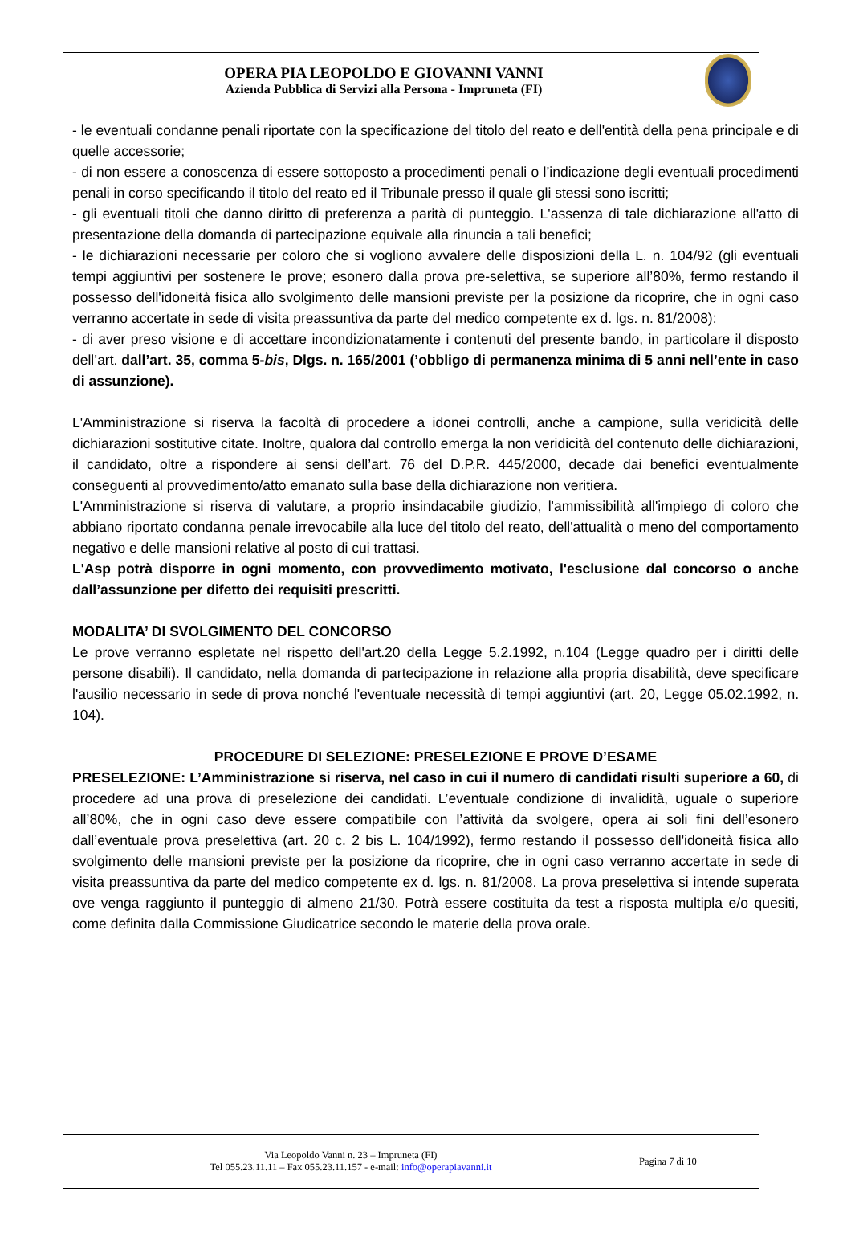OPERA PIA LEOPOLDO E GIOVANNI VANNI
Azienda Pubblica di Servizi alla Persona - Impruneta (FI)
- le eventuali condanne penali riportate con la specificazione del titolo del reato e dell'entità della pena principale e di quelle accessorie;
- di non essere a conoscenza di essere sottoposto a procedimenti penali o l’indicazione degli eventuali procedimenti penali in corso specificando il titolo del reato ed il Tribunale presso il quale gli stessi sono iscritti;
- gli eventuali titoli che danno diritto di preferenza a parità di punteggio. L'assenza di tale dichiarazione all'atto di presentazione della domanda di partecipazione equivale alla rinuncia a tali benefici;
- le dichiarazioni necessarie per coloro che si vogliono avvalere delle disposizioni della L. n. 104/92 (gli eventuali tempi aggiuntivi per sostenere le prove; esonero dalla prova pre-selettiva, se superiore all’80%, fermo restando il possesso dell'idoneità fisica allo svolgimento delle mansioni previste per la posizione da ricoprire, che in ogni caso verranno accertate in sede di visita preassuntiva da parte del medico competente ex d. lgs. n. 81/2008):
- di aver preso visione e di accettare incondizionatamente i contenuti del presente bando, in particolare il disposto dell’art. dall’art. 35, comma 5-bis, Dlgs. n. 165/2001 (’obbligo di permanenza minima di 5 anni nell’ente in caso di assunzione).
L'Amministrazione si riserva la facoltà di procedere a idonei controlli, anche a campione, sulla veridicità delle dichiarazioni sostitutive citate. Inoltre, qualora dal controllo emerga la non veridicità del contenuto delle dichiarazioni, il candidato, oltre a rispondere ai sensi dell’art. 76 del D.P.R. 445/2000, decade dai benefici eventualmente conseguenti al provvedimento/atto emanato sulla base della dichiarazione non veritiera.
L'Amministrazione si riserva di valutare, a proprio insindacabile giudizio, l'ammissibilità all'impiego di coloro che abbiano riportato condanna penale irrevocabile alla luce del titolo del reato, dell'attualità o meno del comportamento negativo e delle mansioni relative al posto di cui trattasi.
L'Asp potrà disporre in ogni momento, con provvedimento motivato, l'esclusione dal concorso o anche dall’assunzione per difetto dei requisiti prescritti.
MODALITA’ DI SVOLGIMENTO DEL CONCORSO
Le prove verranno espletate nel rispetto dell'art.20 della Legge 5.2.1992, n.104 (Legge quadro per i diritti delle persone disabili). Il candidato, nella domanda di partecipazione in relazione alla propria disabilità, deve specificare l'ausilio necessario in sede di prova nonché l'eventuale necessità di tempi aggiuntivi (art. 20, Legge 05.02.1992, n. 104).
PROCEDURE DI SELEZIONE: PRESELEZIONE E PROVE D’ESAME
PRESELEZIONE: L’Amministrazione si riserva, nel caso in cui il numero di candidati risulti superiore a 60, di procedere ad una prova di preselezione dei candidati. L’eventuale condizione di invalidità, uguale o superiore all’80%, che in ogni caso deve essere compatibile con l’attività da svolgere, opera ai soli fini dell’esonero dall’eventuale prova preselettiva (art. 20 c. 2 bis L. 104/1992), fermo restando il possesso dell'idoneità fisica allo svolgimento delle mansioni previste per la posizione da ricoprire, che in ogni caso verranno accertate in sede di visita preassuntiva da parte del medico competente ex d. lgs. n. 81/2008. La prova preselettiva si intende superata ove venga raggiunto il punteggio di almeno 21/30. Potrà essere costituita da test a risposta multipla e/o quesiti, come definita dalla Commissione Giudicatrice secondo le materie della prova orale.
Via Leopoldo Vanni n. 23 – Impruneta (FI)
Tel 055.23.11.11 – Fax 055.23.11.157 - e-mail: info@operapiavanni.it
Pagina 7 di 10